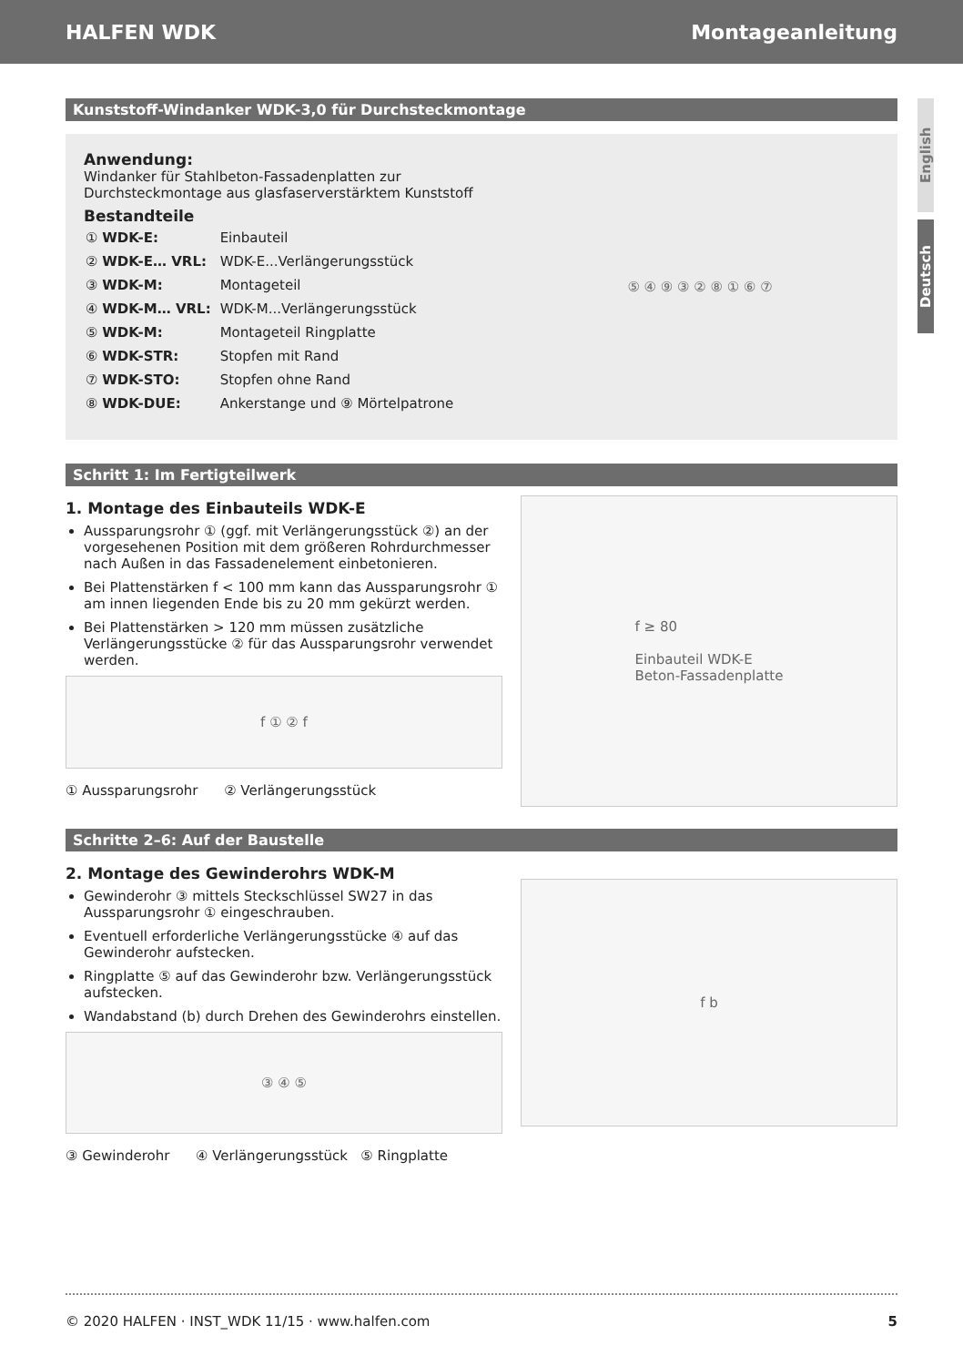HALFEN WDK Montageanleitung
English
Deutsch
Kunststoff-Windanker WDK-3,0 für Durchsteckmontage
Anwendung:
Windanker für Stahlbeton-Fassadenplatten zur
Durchsteckmontage aus glasfaserverstärktem Kunststoff
Bestandteile
| ① WDK-E: | Einbauteil |
| ② WDK-E… VRL: | WDK-E...Verlängerungsstück |
| ③ WDK-M: | Montageteil |
| ④ WDK-M… VRL: | WDK-M...Verlängerungsstück |
| ⑤ WDK-M: | Montageteil Ringplatte |
| ⑥ WDK-STR: | Stopfen mit Rand |
| ⑦ WDK-STO: | Stopfen ohne Rand |
| ⑧ WDK-DUE: | Ankerstange und ⑨ Mörtelpatrone |
⑤ ④ ⑨ ③ ② ⑧ ① ⑥ ⑦
Schritt 1: Im Fertigteilwerk
1. Montage des Einbauteils WDK-E
Aussparungsrohr ① (ggf. mit Verlängerungsstück ②) an der vorgesehenen Position mit dem größeren Rohrdurchmesser nach Außen in das Fassadenelement einbetonieren.
Bei Plattenstärken f < 100 mm kann das Aussparungsrohr ① am innen liegenden Ende bis zu 20 mm gekürzt werden.
Bei Plattenstärken > 120 mm müssen zusätzliche Verlängerungsstücke ② für das Aussparungsrohr verwendet werden.
f ① ② f
① Aussparungsrohr ② Verlängerungsstück
f ≥ 80
Einbauteil WDK-E
Beton-Fassadenplatte
Schritte 2–6: Auf der Baustelle
2. Montage des Gewinderohrs WDK-M
Gewinderohr ③ mittels Steckschlüssel SW27 in das Aussparungsrohr ① eingeschrauben.
Eventuell erforderliche Verlängerungsstücke ④ auf das Gewinderohr aufstecken.
Ringplatte ⑤ auf das Gewinderohr bzw. Verlängerungsstück aufstecken.
Wandabstand (b) durch Drehen des Gewinderohrs einstellen.
③ ④ ⑤
③ Gewinderohr ④ Verlängerungsstück ⑤ Ringplatte
f b
© 2020 HALFEN · INST_WDK 11/15 · www.halfen.com 5